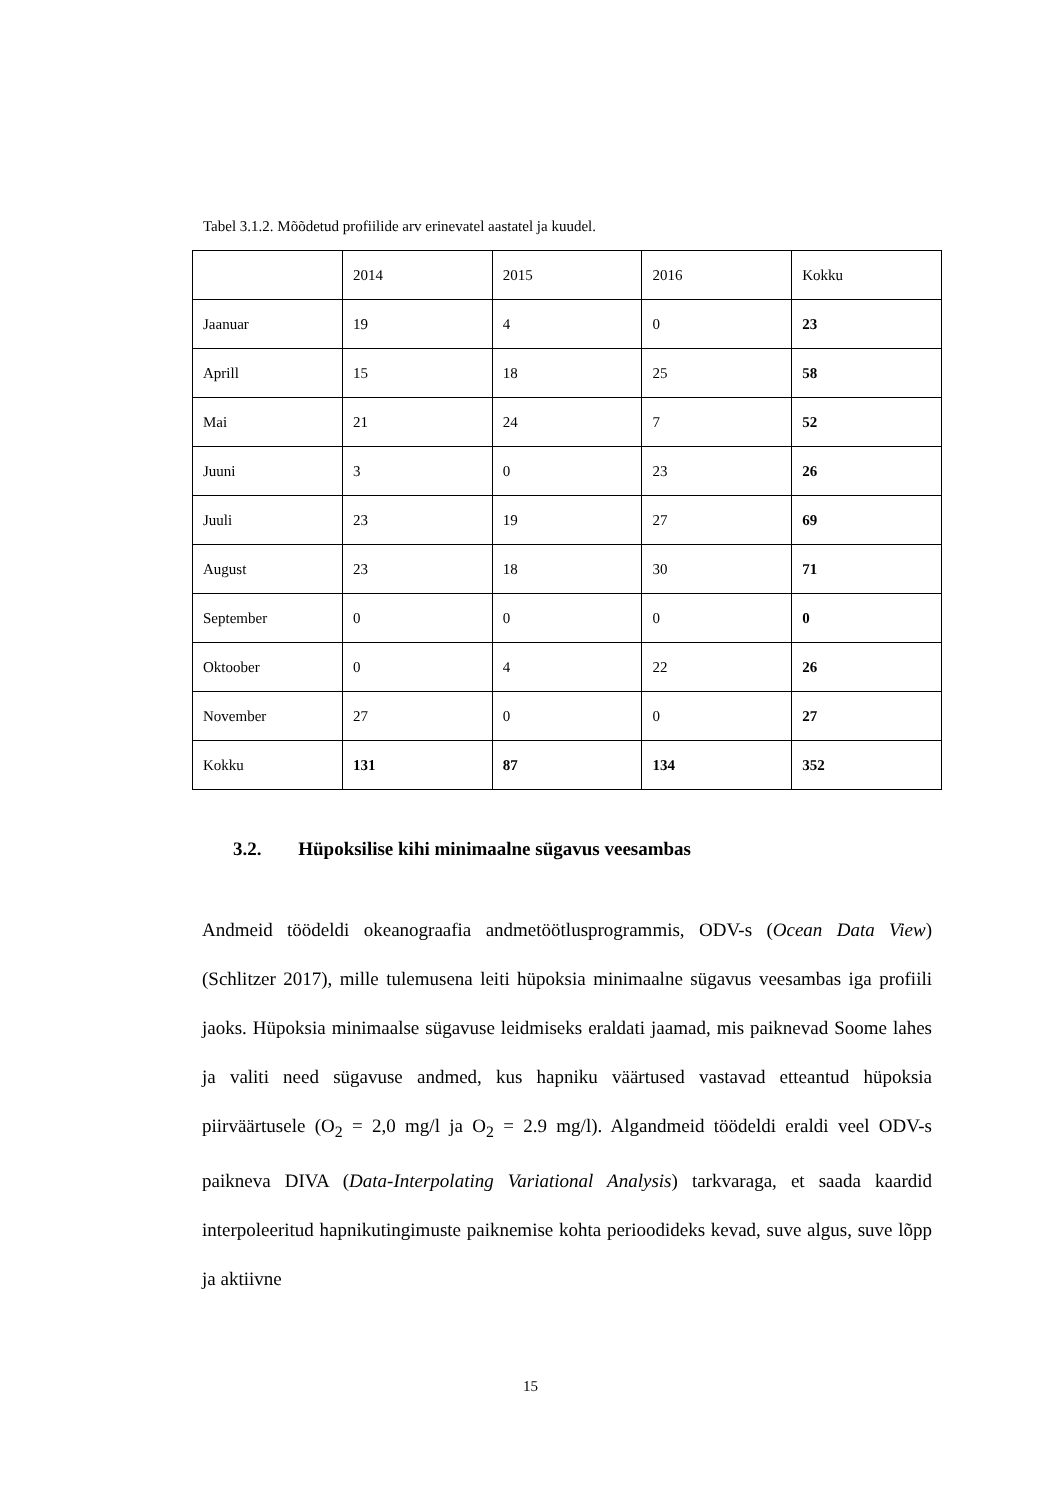Tabel 3.1.2. Mõõdetud profiilide arv erinevatel aastatel ja kuudel.
| | 2014 | 2015 | 2016 | Kokku |
| Jaanuar | 19 | 4 | 0 | 23 |
| Aprill | 15 | 18 | 25 | 58 |
| Mai | 21 | 24 | 7 | 52 |
| Juuni | 3 | 0 | 23 | 26 |
| Juuli | 23 | 19 | 27 | 69 |
| August | 23 | 18 | 30 | 71 |
| September | 0 | 0 | 0 | 0 |
| Oktoober | 0 | 4 | 22 | 26 |
| November | 27 | 0 | 0 | 27 |
| Kokku | 131 | 87 | 134 | 352 |
3.2. Hüpoksilise kihi minimaalne sügavus veesambas
Andmeid töödeldi okeanograafia andmetöötlusprogrammis, ODV-s (Ocean Data View) (Schlitzer 2017), mille tulemusena leiti hüpoksia minimaalne sügavus veesambas iga profiili jaoks. Hüpoksia minimaalse sügavuse leidmiseks eraldati jaamad, mis paiknevad Soome lahes ja valiti need sügavuse andmed, kus hapniku väärtused vastavad etteantud hüpoksia piirväärtusele (O<sub>2</sub> = 2,0 mg/l ja O<sub>2</sub> = 2.9 mg/l). Algandmeid töödeldi eraldi veel ODV-s paikneva DIVA (Data-Interpolating Variational Analysis) tarkvaraga, et saada kaardid interpoleeritud hapnikutingimuste paiknemise kohta perioodideks kevad, suve algus, suve lõpp ja aktiivne
15